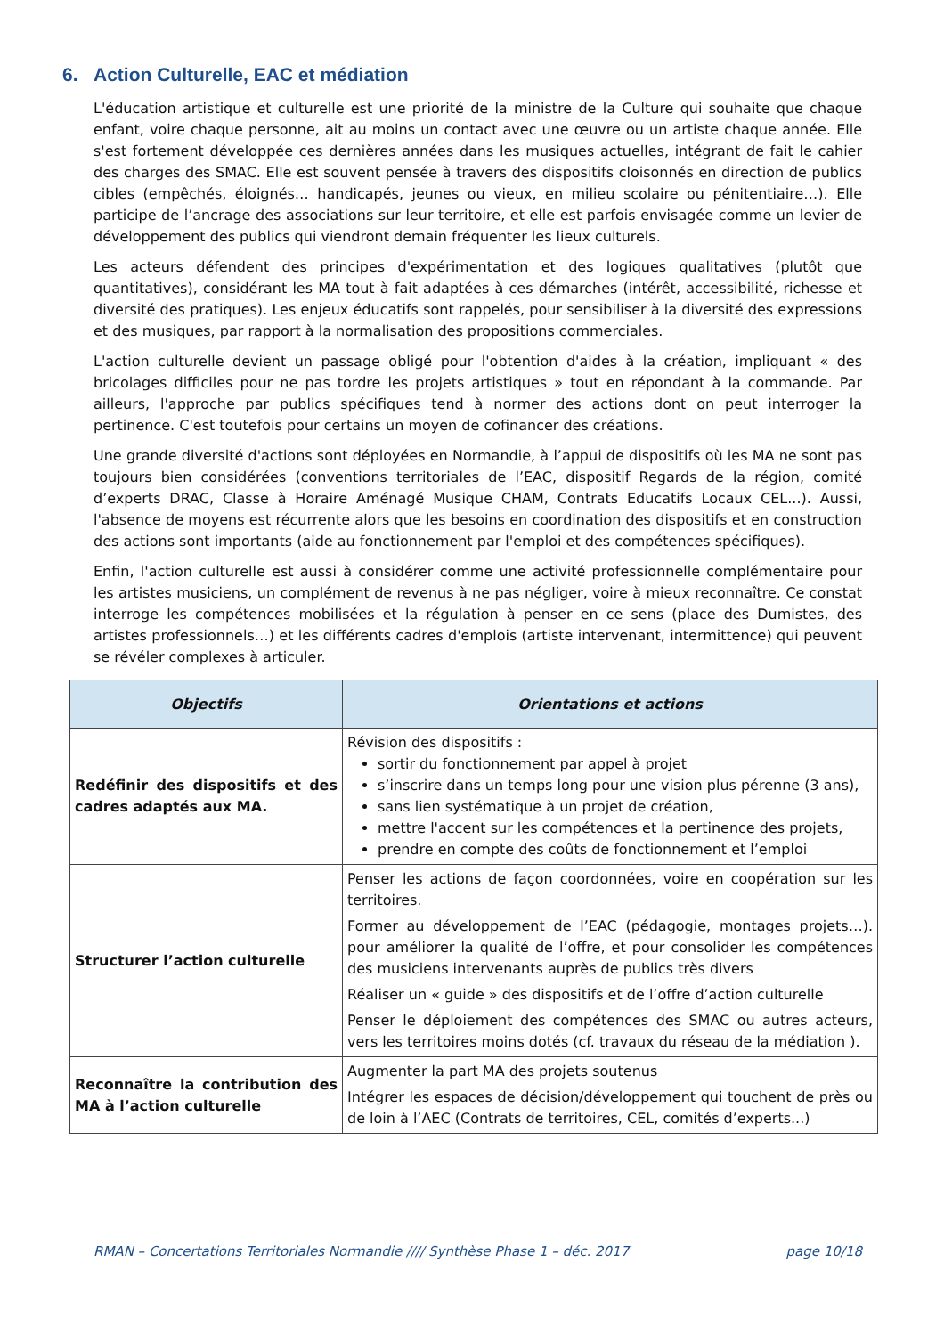6. Action Culturelle, EAC et médiation
L'éducation artistique et culturelle est une priorité de la ministre de la Culture qui souhaite que chaque enfant, voire chaque personne, ait au moins un contact avec une œuvre ou un artiste chaque année. Elle s'est fortement développée ces dernières années dans les musiques actuelles, intégrant de fait le cahier des charges des SMAC. Elle est souvent pensée à travers des dispositifs cloisonnés en direction de publics cibles (empêchés, éloignés… handicapés, jeunes ou vieux, en milieu scolaire ou pénitentiaire…). Elle participe de l’ancrage des associations sur leur territoire, et elle est parfois envisagée comme un levier de développement des publics qui viendront demain fréquenter les lieux culturels.
Les acteurs défendent des principes d'expérimentation et des logiques qualitatives (plutôt que quantitatives), considérant les MA tout à fait adaptées à ces démarches (intérêt, accessibilité, richesse et diversité des pratiques). Les enjeux éducatifs sont rappelés, pour sensibiliser à la diversité des expressions et des musiques, par rapport à la normalisation des propositions commerciales.
L'action culturelle devient un passage obligé pour l'obtention d'aides à la création, impliquant « des bricolages difficiles pour ne pas tordre les projets artistiques » tout en répondant à la commande. Par ailleurs, l'approche par publics spécifiques tend à normer des actions dont on peut interroger la pertinence. C'est toutefois pour certains un moyen de cofinancer des créations.
Une grande diversité d'actions sont déployées en Normandie, à l’appui de dispositifs où les MA ne sont pas toujours bien considérées (conventions territoriales de l’EAC, dispositif Regards de la région, comité d’experts DRAC, Classe à Horaire Aménagé Musique CHAM, Contrats Educatifs Locaux CEL...). Aussi, l'absence de moyens est récurrente alors que les besoins en coordination des dispositifs et en construction des actions sont importants (aide au fonctionnement par l'emploi et des compétences spécifiques).
Enfin, l'action culturelle est aussi à considérer comme une activité professionnelle complémentaire pour les artistes musiciens, un complément de revenus à ne pas négliger, voire à mieux reconnaître. Ce constat interroge les compétences mobilisées et la régulation à penser en ce sens (place des Dumistes, des artistes professionnels…) et les différents cadres d'emplois (artiste intervenant, intermittence) qui peuvent se révéler complexes à articuler.
| Objectifs | Orientations et actions |
| --- | --- |
| Redéfinir des dispositifs et des cadres adaptés aux MA. | Révision des dispositifs : sortir du fonctionnement par appel à projet s’inscrire dans un temps long pour une vision plus pérenne (3 ans), sans lien systématique à un projet de création, mettre l'accent sur les compétences et la pertinence des projets, prendre en compte des coûts de fonctionnement et l’emploi |
| Structurer l’action culturelle | Penser les actions de façon coordonnées, voire en coopération sur les territoires. Former au développement de l’EAC (pédagogie, montages projets…). pour améliorer la qualité de l’offre, et pour consolider les compétences des musiciens intervenants auprès de publics très divers Réaliser un « guide » des dispositifs et de l’offre d’action culturelle Penser le déploiement des compétences des SMAC ou autres acteurs, vers les territoires moins dotés (cf. travaux du réseau de la médiation ). |
| Reconnaître la contribution des MA à l’action culturelle | Augmenter la part MA des projets soutenus Intégrer les espaces de décision/développement qui touchent de près ou de loin à l’AEC (Contrats de territoires, CEL, comités d’experts...) |
RMAN – Concertations Territoriales Normandie //// Synthèse Phase 1 – déc. 2017 page 10/18